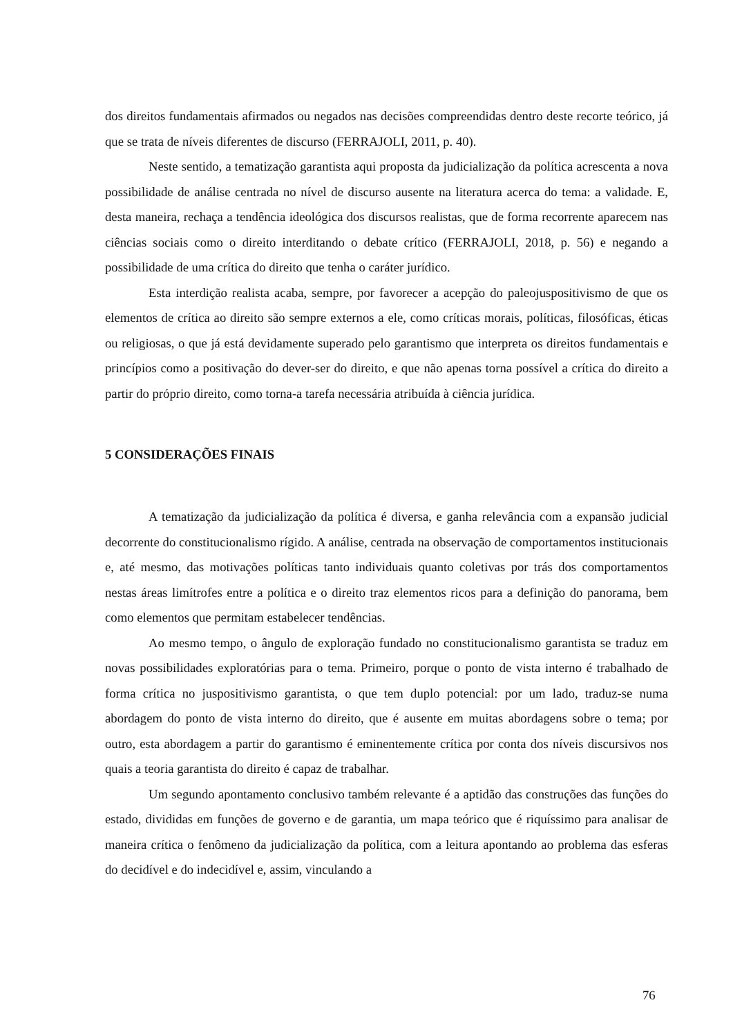dos direitos fundamentais afirmados ou negados nas decisões compreendidas dentro deste recorte teórico, já que se trata de níveis diferentes de discurso (FERRAJOLI, 2011, p. 40).
Neste sentido, a tematização garantista aqui proposta da judicialização da política acrescenta a nova possibilidade de análise centrada no nível de discurso ausente na literatura acerca do tema: a validade. E, desta maneira, rechaça a tendência ideológica dos discursos realistas, que de forma recorrente aparecem nas ciências sociais como o direito interditando o debate crítico (FERRAJOLI, 2018, p. 56) e negando a possibilidade de uma crítica do direito que tenha o caráter jurídico.
Esta interdição realista acaba, sempre, por favorecer a acepção do paleojuspositivismo de que os elementos de crítica ao direito são sempre externos a ele, como críticas morais, políticas, filosóficas, éticas ou religiosas, o que já está devidamente superado pelo garantismo que interpreta os direitos fundamentais e princípios como a positivação do dever-ser do direito, e que não apenas torna possível a crítica do direito a partir do próprio direito, como torna-a tarefa necessária atribuída à ciência jurídica.
5 CONSIDERAÇÕES FINAIS
A tematização da judicialização da política é diversa, e ganha relevância com a expansão judicial decorrente do constitucionalismo rígido. A análise, centrada na observação de comportamentos institucionais e, até mesmo, das motivações políticas tanto individuais quanto coletivas por trás dos comportamentos nestas áreas limítrofes entre a política e o direito traz elementos ricos para a definição do panorama, bem como elementos que permitam estabelecer tendências.
Ao mesmo tempo, o ângulo de exploração fundado no constitucionalismo garantista se traduz em novas possibilidades exploratórias para o tema. Primeiro, porque o ponto de vista interno é trabalhado de forma crítica no juspositivismo garantista, o que tem duplo potencial: por um lado, traduz-se numa abordagem do ponto de vista interno do direito, que é ausente em muitas abordagens sobre o tema; por outro, esta abordagem a partir do garantismo é eminentemente crítica por conta dos níveis discursivos nos quais a teoria garantista do direito é capaz de trabalhar.
Um segundo apontamento conclusivo também relevante é a aptidão das construções das funções do estado, divididas em funções de governo e de garantia, um mapa teórico que é riquíssimo para analisar de maneira crítica o fenômeno da judicialização da política, com a leitura apontando ao problema das esferas do decidível e do indecidível e, assim, vinculando a
76